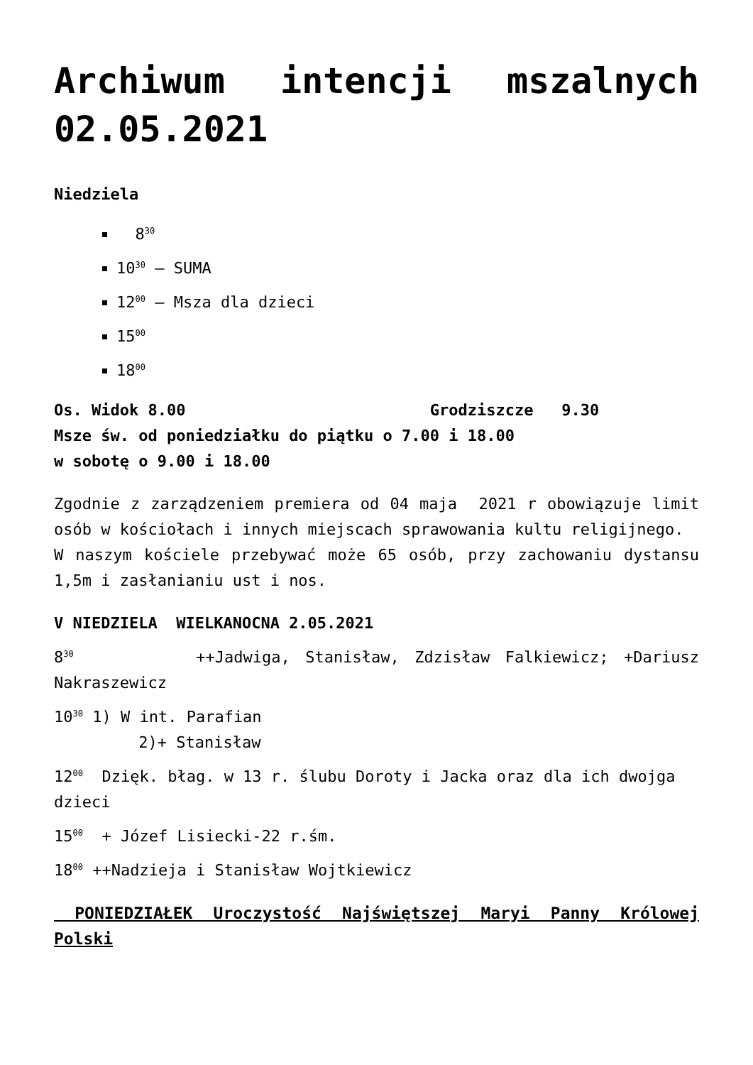Archiwum intencji mszalnych 02.05.2021
Niedziela
8<sup>30</sup>
10<sup>30</sup> – SUMA
12<sup>00</sup> – Msza dla dzieci
15<sup>00</sup>
18<sup>00</sup>
Os. Widok 8.00 Grodziszcze 9.30
Msze św. od poniedziałku do piątku o 7.00 i 18.00
w sobotę o 9.00 i 18.00
Zgodnie z zarządzeniem premiera od 04 maja 2021 r obowiązuje limit osób w kościołach i innych miejscach sprawowania kultu religijnego.
W naszym kościele przebywać może 65 osób, przy zachowaniu dystansu 1,5m i zasłanianiu ust i nos.
V NIEDZIELA WIELKANOCNA 2.05.2021
8<sup>30</sup> ++Jadwiga, Stanisław, Zdzisław Falkiewicz; +Dariusz Nakraszewicz
10<sup>30</sup> 1) W int. Parafian
2)+ Stanisław
12<sup>00</sup> Dzięk. błag. w 13 r. ślubu Doroty i Jacka oraz dla ich dwojga dzieci
15<sup>00</sup> + Józef Lisiecki-22 r.śm.
18<sup>00</sup> ++Nadzieja i Stanisław Wojtkiewicz
PONIEDZIAŁEK Uroczystość Najświętszej Maryi Panny Królowej Polski